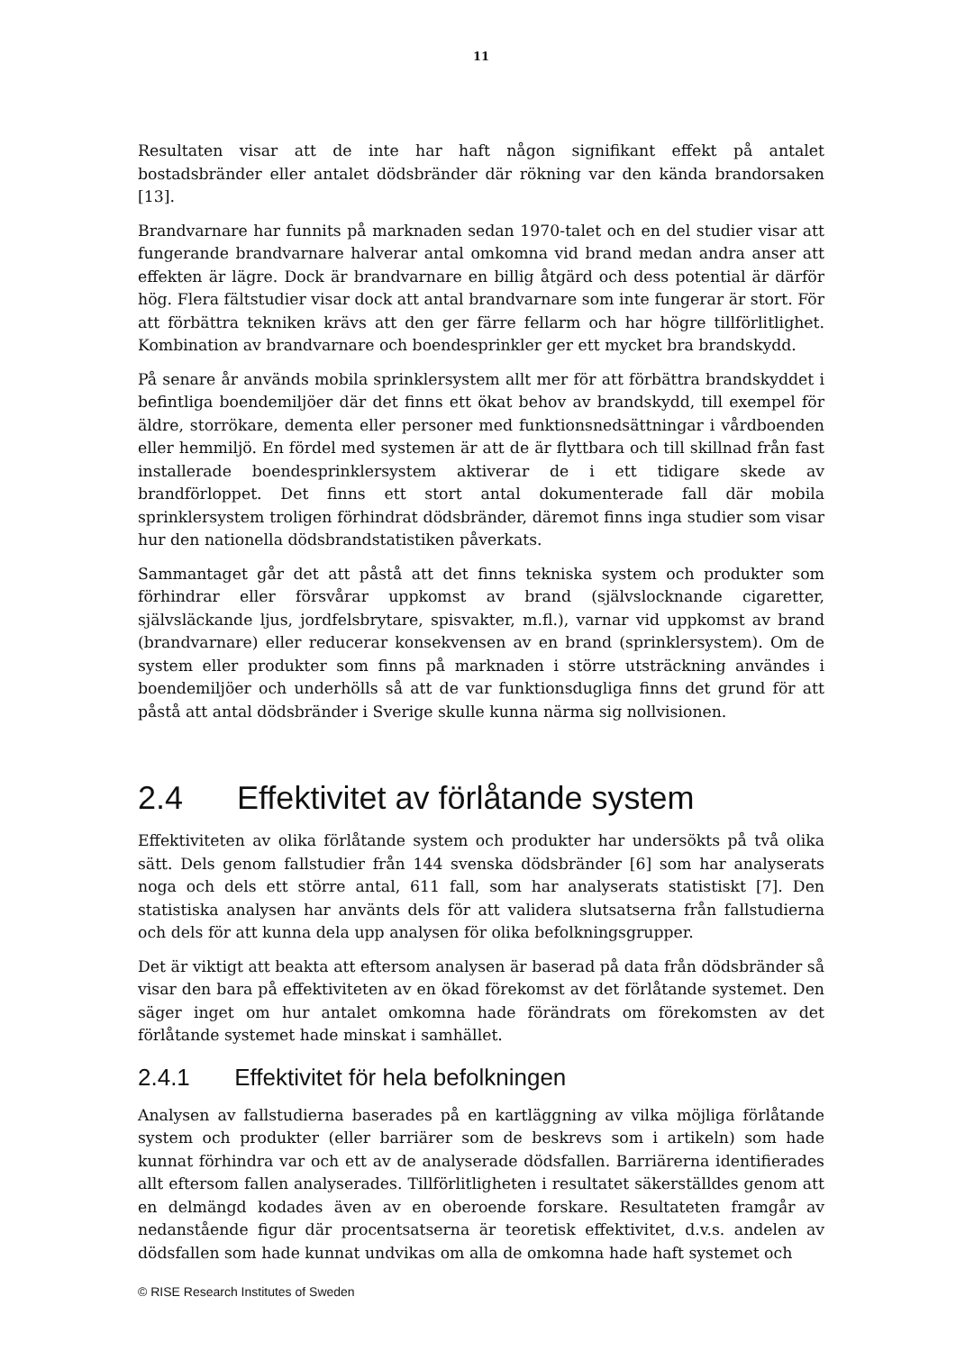11
Resultaten visar att de inte har haft någon signifikant effekt på antalet bostadsbränder eller antalet dödsbränder där rökning var den kända brandorsaken [13].
Brandvarnare har funnits på marknaden sedan 1970-talet och en del studier visar att fungerande brandvarnare halverar antal omkomna vid brand medan andra anser att effekten är lägre. Dock är brandvarnare en billig åtgärd och dess potential är därför hög. Flera fältstudier visar dock att antal brandvarnare som inte fungerar är stort. För att förbättra tekniken krävs att den ger färre fellarm och har högre tillförlitlighet. Kombination av brandvarnare och boendesprinkler ger ett mycket bra brandskydd.
På senare år används mobila sprinklersystem allt mer för att förbättra brandskyddet i befintliga boendemiljöer där det finns ett ökat behov av brandskydd, till exempel för äldre, storrökare, dementa eller personer med funktionsnedsättningar i vårdboenden eller hemmiljö. En fördel med systemen är att de är flyttbara och till skillnad från fast installerade boendesprinklersystem aktiverar de i ett tidigare skede av brandförloppet. Det finns ett stort antal dokumenterade fall där mobila sprinklersystem troligen förhindrat dödsbränder, däremot finns inga studier som visar hur den nationella dödsbrandstatistiken påverkats.
Sammantaget går det att påstå att det finns tekniska system och produkter som förhindrar eller försvårar uppkomst av brand (självslocknande cigaretter, självsläckande ljus, jordfelsbrytare, spisvakter, m.fl.), varnar vid uppkomst av brand (brandvarnare) eller reducerar konsekvensen av en brand (sprinklersystem). Om de system eller produkter som finns på marknaden i större utsträckning användes i boendemiljöer och underhölls så att de var funktionsdugliga finns det grund för att påstå att antal dödsbränder i Sverige skulle kunna närma sig nollvisionen.
2.4 Effektivitet av förlåtande system
Effektiviteten av olika förlåtande system och produkter har undersökts på två olika sätt. Dels genom fallstudier från 144 svenska dödsbränder [6] som har analyserats noga och dels ett större antal, 611 fall, som har analyserats statistiskt [7]. Den statistiska analysen har använts dels för att validera slutsatserna från fallstudierna och dels för att kunna dela upp analysen för olika befolkningsgrupper.
Det är viktigt att beakta att eftersom analysen är baserad på data från dödsbränder så visar den bara på effektiviteten av en ökad förekomst av det förlåtande systemet. Den säger inget om hur antalet omkomna hade förändrats om förekomsten av det förlåtande systemet hade minskat i samhället.
2.4.1 Effektivitet för hela befolkningen
Analysen av fallstudierna baserades på en kartläggning av vilka möjliga förlåtande system och produkter (eller barriärer som de beskrevs som i artikeln) som hade kunnat förhindra var och ett av de analyserade dödsfallen. Barriärerna identifierades allt eftersom fallen analyserades. Tillförlitligheten i resultatet säkerställdes genom att en delmängd kodades även av en oberoende forskare. Resultateten framgår av nedanstående figur där procentsatserna är teoretisk effektivitet, d.v.s. andelen av dödsfallen som hade kunnat undvikas om alla de omkomna hade haft systemet och
© RISE Research Institutes of Sweden